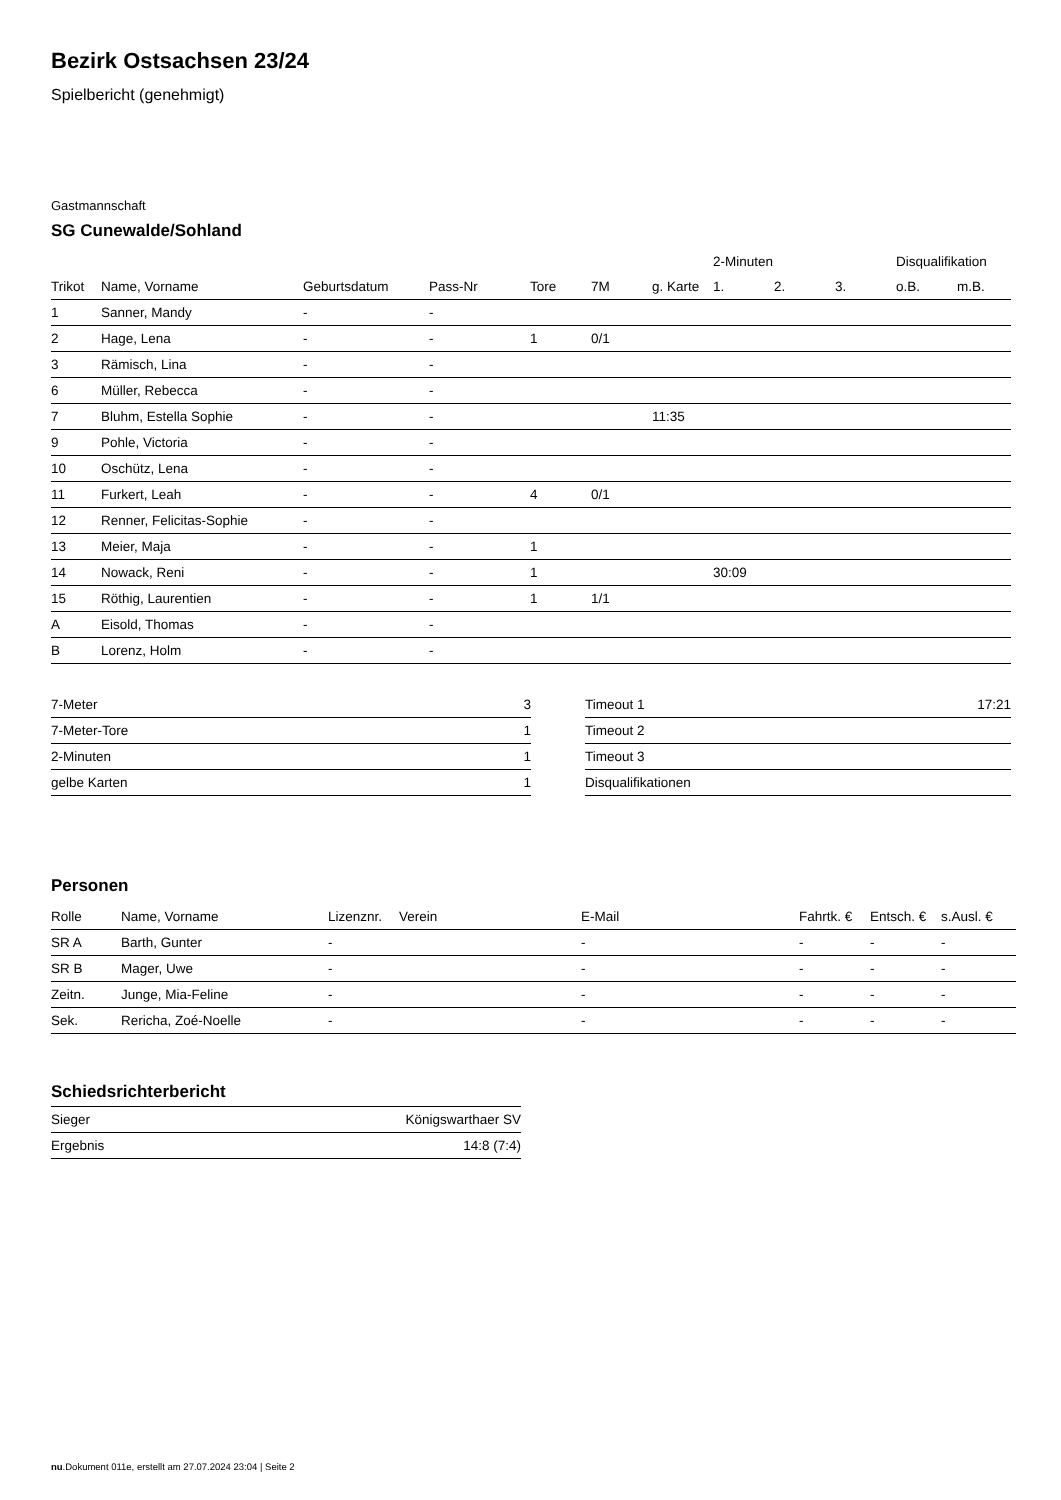Bezirk Ostsachsen 23/24
Spielbericht (genehmigt)
Gastmannschaft
SG Cunewalde/Sohland
| | | | | | | | 2-Minuten | | | Disqualifikation | |
| --- | --- | --- | --- | --- | --- | --- | --- | --- | --- | --- | --- |
| Trikot | Name, Vorname | Geburtsdatum | Pass-Nr | Tore | 7M | g. Karte | 1. | 2. | 3. | o.B. | m.B. |
| 1 | Sanner, Mandy | - | - | | | | | | | | |
| 2 | Hage, Lena | - | - | 1 | 0/1 | | | | | | |
| 3 | Rämisch, Lina | - | - | | | | | | | | |
| 6 | Müller, Rebecca | - | - | | | | | | | | |
| 7 | Bluhm, Estella Sophie | - | - | | | 11:35 | | | | | |
| 9 | Pohle, Victoria | - | - | | | | | | | | |
| 10 | Oschütz, Lena | - | - | | | | | | | | |
| 11 | Furkert, Leah | - | - | 4 | 0/1 | | | | | | |
| 12 | Renner, Felicitas-Sophie | - | - | | | | | | | | |
| 13 | Meier, Maja | - | - | 1 | | | | | | | |
| 14 | Nowack, Reni | - | - | 1 | | | 30:09 | | | | |
| 15 | Röthig, Laurentien | - | - | 1 | 1/1 | | | | | | |
| A | Eisold, Thomas | - | - | | | | | | | | |
| B | Lorenz, Holm | - | - | | | | | | | | |
| 7-Meter | 3 |
| 7-Meter-Tore | 1 |
| 2-Minuten | 1 |
| gelbe Karten | 1 |
| Timeout 1 | 17:21 |
| Timeout 2 | |
| Timeout 3 | |
| Disqualifikationen | |
Personen
| Rolle | Name, Vorname | Lizenznr. | Verein | E-Mail | Fahrtk. € | Entsch. € | s.Ausl. € |
| --- | --- | --- | --- | --- | --- | --- | --- |
| SR A | Barth, Gunter | - | | - | - | - | - |
| SR B | Mager, Uwe | - | | - | - | - | - |
| Zeitn. | Junge, Mia-Feline | - | | - | - | - | - |
| Sek. | Rericha, Zoé-Noelle | - | | - | - | - | - |
Schiedsrichterbericht
| Sieger | Königswarthaer SV |
| Ergebnis | 14:8 (7:4) |
nu.Dokument 011e, erstellt am 27.07.2024 23:04 | Seite 2